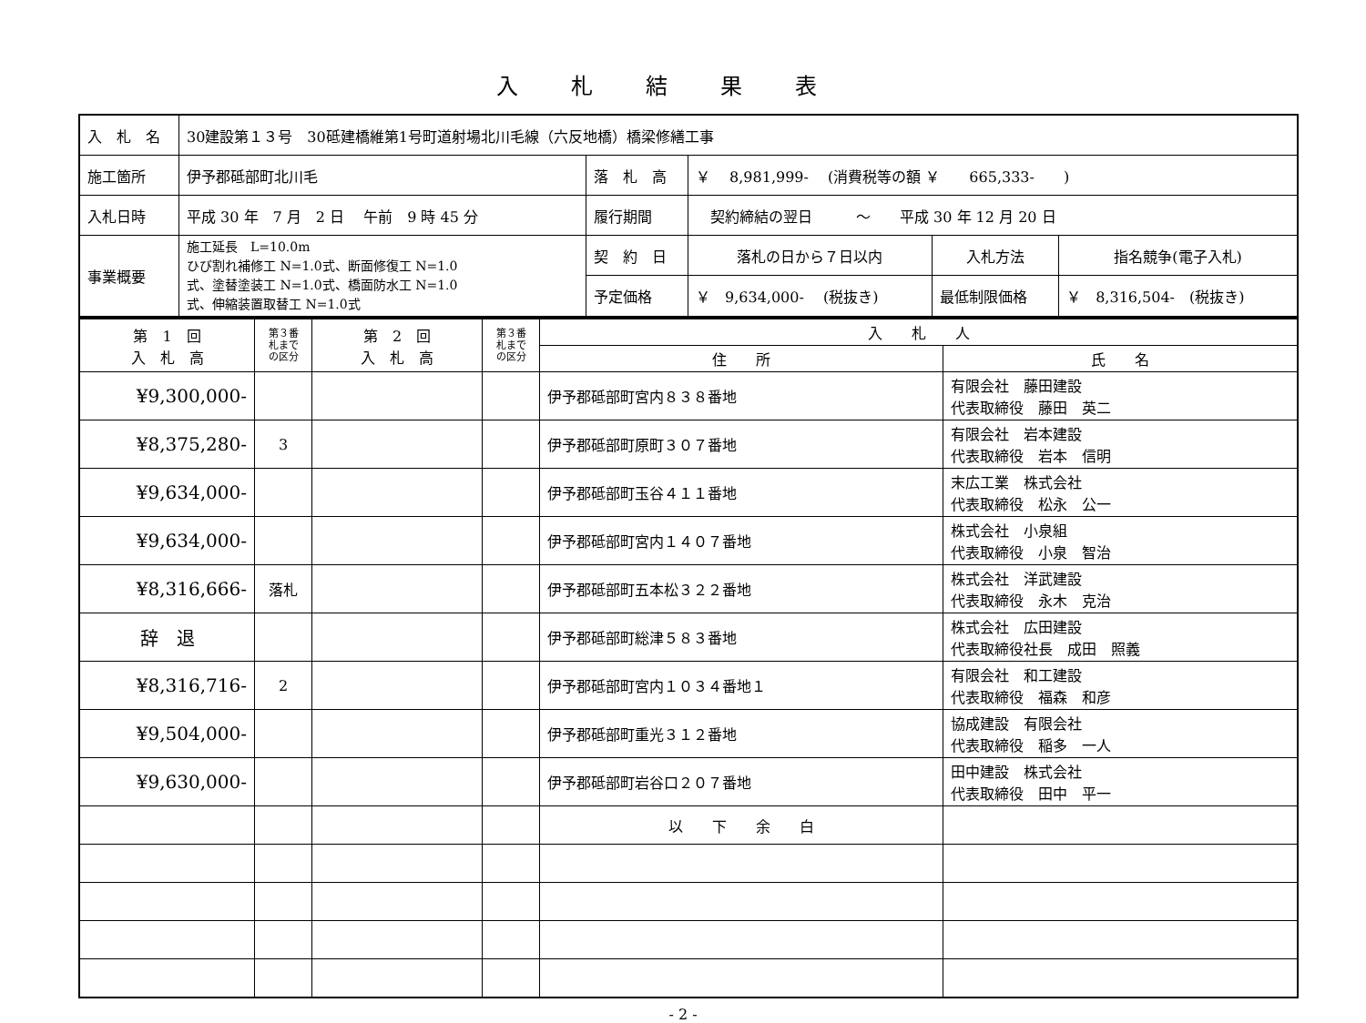入札結果表
| 入 札 名 | 30建設第１３号 30砥建橋維第1号町道射場北川毛線（六反地橋）橋梁修繕工事 | | | | |
| 施工箇所 | 伊予郡砥部町北川毛 | 落 札 高 | ￥ 8,981,999- (消費税等の額 ￥ 665,333- ) | | |
| 入札日時 | 平成 30 年 7 月 2 日 午前 9 時 45 分 | 履行期間 | 契約締結の翌日 ～ 平成 30 年 12 月 20 日 | | |
| 事業概要 | 施工延長 L=10.0m ひび割れ補修工 N=1.0式、断面修復工 N=1.0 式、塗替塗装工 N=1.0式、橋面防水工 N=1.0 式、伸縮装置取替工 N=1.0式 | 契 約 日 | 落札の日から７日以内 | 入札方法 | 指名競争(電子入札) |
| | | 予定価格 | ￥ 9,634,000- (税抜き) | 最低制限価格 | ￥ 8,316,504- (税抜き) |
| 第 1 回 入 札 高 | 第３番 札まで の区分 | 第 2 回 入 札 高 | 第３番 札まで の区分 | 入 札 人 | |
| --- | --- | --- | --- | --- | --- |
| | | | | 住 所 | 氏 名 |
| ¥9,300,000- | | | | 伊予郡砥部町宮内８３８番地 | 有限会社 藤田建設 代表取締役 藤田 英二 |
| ¥8,375,280- | 3 | | | 伊予郡砥部町原町３０７番地 | 有限会社 岩本建設 代表取締役 岩本 信明 |
| ¥9,634,000- | | | | 伊予郡砥部町玉谷４１１番地 | 末広工業 株式会社 代表取締役 松永 公一 |
| ¥9,634,000- | | | | 伊予郡砥部町宮内１４０７番地 | 株式会社 小泉組 代表取締役 小泉 智治 |
| ¥8,316,666- | 落札 | | | 伊予郡砥部町五本松３２２番地 | 株式会社 洋武建設 代表取締役 永木 克治 |
| 辞 退 | | | | 伊予郡砥部町総津５８３番地 | 株式会社 広田建設 代表取締役社長 成田 照義 |
| ¥8,316,716- | 2 | | | 伊予郡砥部町宮内１０３４番地１ | 有限会社 和工建設 代表取締役 福森 和彦 |
| ¥9,504,000- | | | | 伊予郡砥部町重光３１２番地 | 協成建設 有限会社 代表取締役 稲多 一人 |
| ¥9,630,000- | | | | 伊予郡砥部町岩谷口２０７番地 | 田中建設 株式会社 代表取締役 田中 平一 |
| | | | | 以 下 余 白 | |
- 2 -